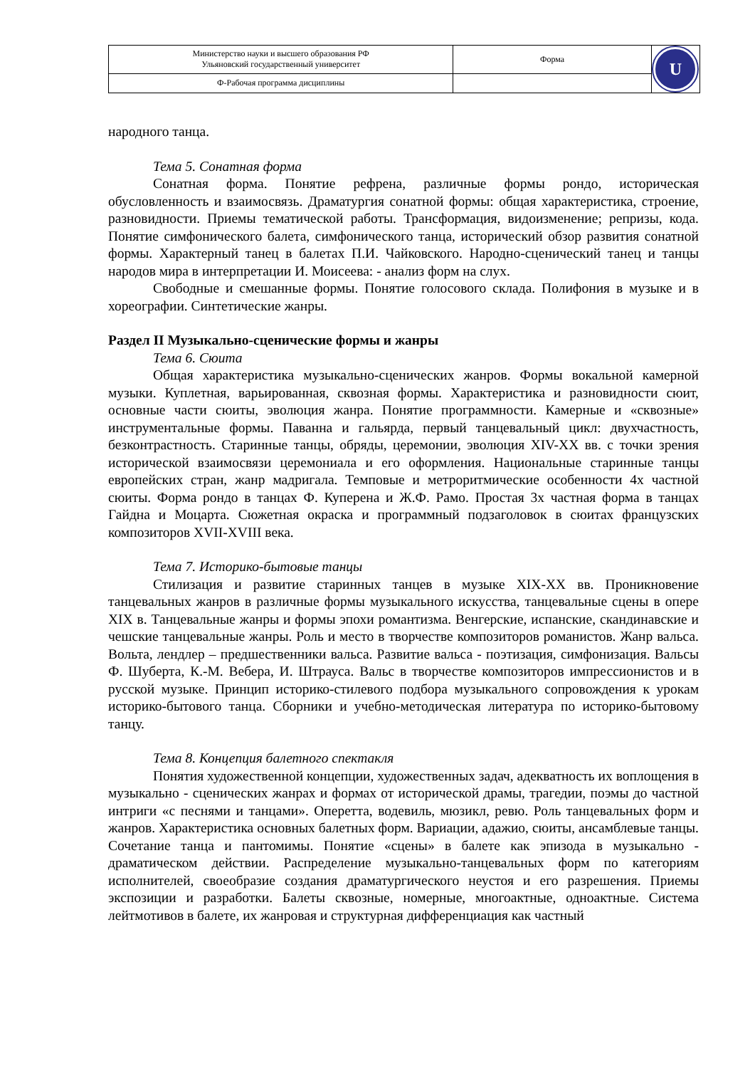| Министерство науки и высшего образования РФ Ульяновский государственный университет | Форма | U |
| Ф-Рабочая программа дисциплины | | |
народного танца.
Тема 5. Сонатная форма
Сонатная форма. Понятие рефрена, различные формы рондо, историческая обусловленность и взаимосвязь. Драматургия сонатной формы: общая характеристика, строение, разновидности. Приемы тематической работы. Трансформация, видоизменение; репризы, кода. Понятие симфонического балета, симфонического танца, исторический обзор развития сонатной формы. Характерный танец в балетах П.И. Чайковского. Народно-сценический танец и танцы народов мира в интерпретации И. Моисеева: - анализ форм на слух.
Свободные и смешанные формы. Понятие голосового склада. Полифония в музыке и в хореографии. Синтетические жанры.
Раздел II Музыкально-сценические формы и жанры
Тема 6. Сюита
Общая характеристика музыкально-сценических жанров. Формы вокальной камерной музыки. Куплетная, варьированная, сквозная формы. Характеристика и разновидности сюит, основные части сюиты, эволюция жанра. Понятие программности. Камерные и «сквозные» инструментальные формы. Паванна и гальярда, первый танцевальный цикл: двухчастность, безконтрастность. Старинные танцы, обряды, церемонии, эволюция XIV-XX вв. с точки зрения исторической взаимосвязи церемониала и его оформления. Национальные старинные танцы европейских стран, жанр мадригала. Темповые и метроритмические особенности 4х частной сюиты. Форма рондо в танцах Ф. Куперена и Ж.Ф. Рамо. Простая 3х частная форма в танцах Гайдна и Моцарта. Сюжетная окраска и программный подзаголовок в сюитах французских композиторов XVII-XVIII века.
Тема 7. Историко-бытовые танцы
Стилизация и развитие старинных танцев в музыке XIX-XX вв. Проникновение танцевальных жанров в различные формы музыкального искусства, танцевальные сцены в опере XIX в. Танцевальные жанры и формы эпохи романтизма. Венгерские, испанские, скандинавские и чешские танцевальные жанры. Роль и место в творчестве композиторов романистов. Жанр вальса. Вольта, лендлер – предшественники вальса. Развитие вальса - поэтизация, симфонизация. Вальсы Ф. Шуберта, К.-М. Вебера, И. Штрауса. Вальс в творчестве композиторов импрессионистов и в русской музыке. Принцип историко-стилевого подбора музыкального сопровождения к урокам историко-бытового танца. Сборники и учебно-методическая литература по историко-бытовому танцу.
Тема 8. Концепция балетного спектакля
Понятия художественной концепции, художественных задач, адекватность их воплощения в музыкально - сценических жанрах и формах от исторической драмы, трагедии, поэмы до частной интриги «с песнями и танцами». Оперетта, водевиль, мюзикл, ревю. Роль танцевальных форм и жанров. Характеристика основных балетных форм. Вариации, адажио, сюиты, ансамблевые танцы. Сочетание танца и пантомимы. Понятие «сцены» в балете как эпизода в музыкально - драматическом действии. Распределение музыкально-танцевальных форм по категориям исполнителей, своеобразие создания драматургического неустоя и его разрешения. Приемы экспозиции и разработки. Балеты сквозные, номерные, многоактные, одноактные. Система лейтмотивов в балете, их жанровая и структурная дифференциация как частный